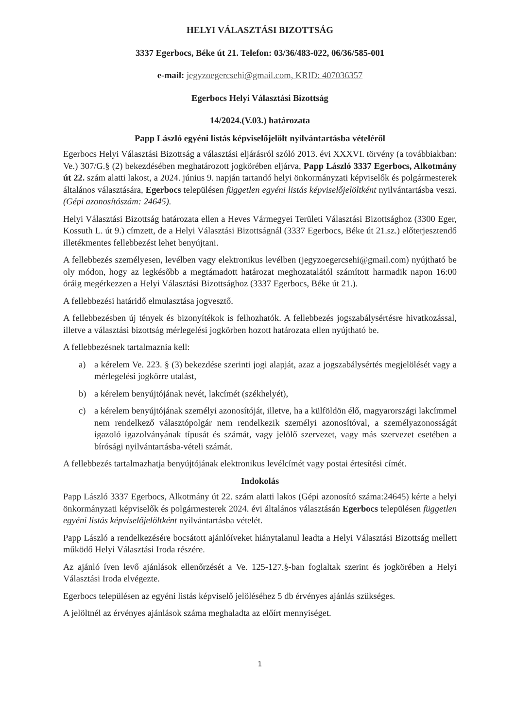HELYI VÁLASZTÁSI BIZOTTSÁG
3337 Egerbocs, Béke út 21. Telefon: 03/36/483-022, 06/36/585-001
e-mail: jegyzoegercsehi@gmail.com, KRID: 407036357
Egerbocs Helyi Választási Bizottság
14/2024.(V.03.) határozata
Papp László egyéni listás képviselőjelölt nyilvántartásba vételéről
Egerbocs Helyi Választási Bizottság a választási eljárásról szóló 2013. évi XXXVI. törvény (a továbbiakban: Ve.) 307/G.§ (2) bekezdésében meghatározott jogkörében eljárva, Papp László 3337 Egerbocs, Alkotmány út 22. szám alatti lakost, a 2024. június 9. napján tartandó helyi önkormányzati képviselők és polgármesterek általános választására, Egerbocs településen független egyéni listás képviselőjelöltként nyilvántartásba veszi. (Gépi azonosítószám: 24645).
Helyi Választási Bizottság határozata ellen a Heves Vármegyei Területi Választási Bizottsághoz (3300 Eger, Kossuth L. út 9.) címzett, de a Helyi Választási Bizottságnál (3337 Egerbocs, Béke út 21.sz.) előterjesztendő illetékmentes fellebbezést lehet benyújtani.
A fellebbezés személyesen, levélben vagy elektronikus levélben (jegyzoegercsehi@gmail.com) nyújtható be oly módon, hogy az legkésőbb a megtámadott határozat meghozatalától számított harmadik napon 16:00 óráig megérkezzen a Helyi Választási Bizottsághoz (3337 Egerbocs, Béke út 21.).
A fellebbezési határidő elmulasztása jogvesztő.
A fellebbezésben új tények és bizonyítékok is felhozhatók. A fellebbezés jogszabálysértésre hivatkozással, illetve a választási bizottság mérlegelési jogkörben hozott határozata ellen nyújtható be.
A fellebbezésnek tartalmaznia kell:
a) a kérelem Ve. 223. § (3) bekezdése szerinti jogi alapját, azaz a jogszabálysértés megjelölését vagy a mérlegelési jogkörre utalást,
b) a kérelem benyújtójának nevét, lakcímét (székhelyét),
c) a kérelem benyújtójának személyi azonosítóját, illetve, ha a külföldön élő, magyarországi lakcímmel nem rendelkező választópolgár nem rendelkezik személyi azonosítóval, a személyazonosságát igazoló igazolványának típusát és számát, vagy jelölő szervezet, vagy más szervezet esetében a bírósági nyilvántartásba-vételi számát.
A fellebbezés tartalmazhatja benyújtójának elektronikus levélcímét vagy postai értesítési címét.
Indokolás
Papp László 3337 Egerbocs, Alkotmány út 22. szám alatti lakos (Gépi azonosító száma:24645) kérte a helyi önkormányzati képviselők és polgármesterek 2024. évi általános választásán Egerbocs településen független egyéni listás képviselőjelöltként nyilvántartásba vételét.
Papp László a rendelkezésére bocsátott ajánlóíveket hiánytalanul leadta a Helyi Választási Bizottság mellett működő Helyi Választási Iroda részére.
Az ajánló íven levő ajánlások ellenőrzését a Ve. 125-127.§-ban foglaltak szerint és jogkörében a Helyi Választási Iroda elvégezte.
Egerbocs településen az egyéni listás képviselő jelöléséhez 5 db érvényes ajánlás szükséges.
A jelöltnél az érvényes ajánlások száma meghaladta az előírt mennyiséget.
1